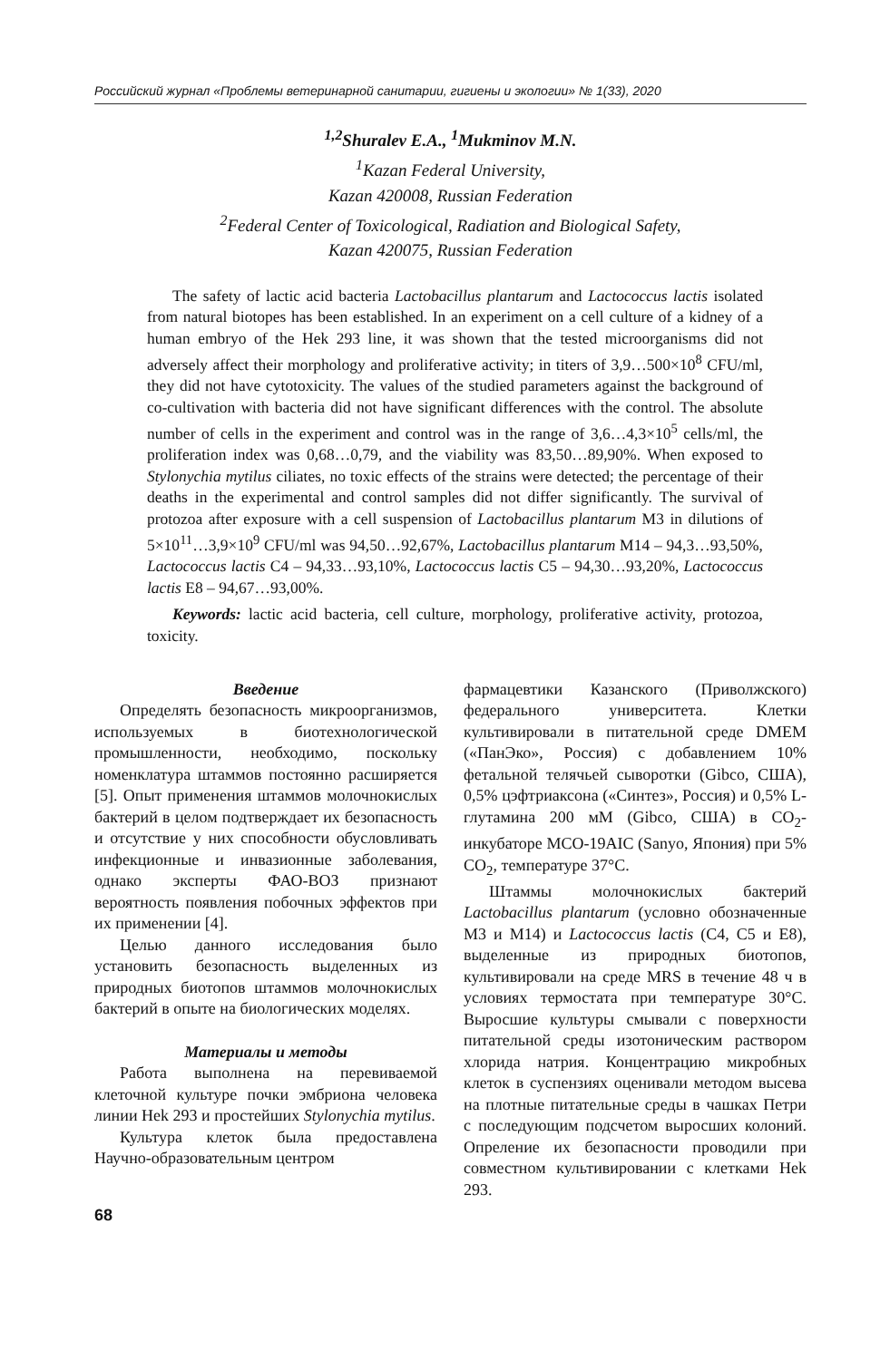Российский журнал «Проблемы ветеринарной санитарии, гигиены и экологии» № 1(33), 2020
<sup>1,2</sup>Shuralev E.A., <sup>1</sup>Mukminov M.N.
<sup>1</sup> Kazan Federal University,
Kazan 420008, Russian Federation
<sup>2</sup> Federal Center of Toxicological, Radiation and Biological Safety,
Kazan 420075, Russian Federation
The safety of lactic acid bacteria Lactobacillus plantarum and Lactococcus lactis isolated from natural biotopes has been established. In an experiment on a cell culture of a kidney of a human embryo of the Hek 293 line, it was shown that the tested microorganisms did not adversely affect their morphology and proliferative activity; in titers of 3,9…500×10<sup>8</sup> CFU/ml, they did not have cytotoxicity. The values of the studied parameters against the background of co-cultivation with bacteria did not have significant differences with the control. The absolute number of cells in the experiment and control was in the range of 3,6…4,3×10<sup>5</sup> cells/ml, the proliferation index was 0,68…0,79, and the viability was 83,50…89,90%. When exposed to Stylonychia mytilus ciliates, no toxic effects of the strains were detected; the percentage of their deaths in the experimental and control samples did not differ significantly. The survival of protozoa after exposure with a cell suspension of Lactobacillus plantarum M3 in dilutions of 5×10<sup>11</sup>…3,9×10<sup>9</sup> CFU/ml was 94,50…92,67%, Lactobacillus plantarum M14 – 94,3…93,50%, Lactococcus lactis C4 – 94,33…93,10%, Lactococcus lactis C5 – 94,30…93,20%, Lactococcus lactis E8 – 94,67…93,00%.
Keywords: lactic acid bacteria, cell culture, morphology, proliferative activity, protozoa, toxicity.
Введение
Определять безопасность микроорганизмов, используемых в биотехнологической промышленности, необходимо, поскольку номенклатура штаммов постоянно расширяется [5]. Опыт применения штаммов молочнокислых бактерий в целом подтверждает их безопасность и отсутствие у них способности обусловливать инфекционные и инвазионные заболевания, однако эксперты ФАО-ВОЗ признают вероятность появления побочных эффектов при их применении [4].
Целью данного исследования было установить безопасность выделенных из природных биотопов штаммов молочнокислых бактерий в опыте на биологических моделях.
Материалы и методы
Работа выполнена на перевиваемой клеточной культуре почки эмбриона человека линии Hek 293 и простейших Stylonychia mytilus.
Культура клеток была предоставлена Научно-образовательным центром
фармацевтики Казанского (Приволжского) федерального университета. Клетки культивировали в питательной среде DMEM («ПанЭко», Россия) с добавлением 10% фетальной телячьей сыворотки (Gibco, США), 0,5% цэфтриаксона («Синтез», Россия) и 0,5% L-глутамина 200 мМ (Gibco, США) в CO<sub>2</sub>-инкубаторе MCO-19AIC (Sanyo, Япония) при 5% CO<sub>2</sub>, температуре 37°С.
Штаммы молочнокислых бактерий Lactobacillus plantarum (условно обозначенные М3 и М14) и Lactococcus lactis (C4, C5 и E8), выделенные из природных биотопов, культивировали на среде MRS в течение 48 ч в условиях термостата при температуре 30°С. Выросшие культуры смывали с поверхности питательной среды изотоническим раствором хлорида натрия. Концентрацию микробных клеток в суспензиях оценивали методом высева на плотные питательные среды в чашках Петри с последующим подсчетом выросших колоний. Опреление их безопасности проводили при совместном культивировании с клетками Hek 293.
68